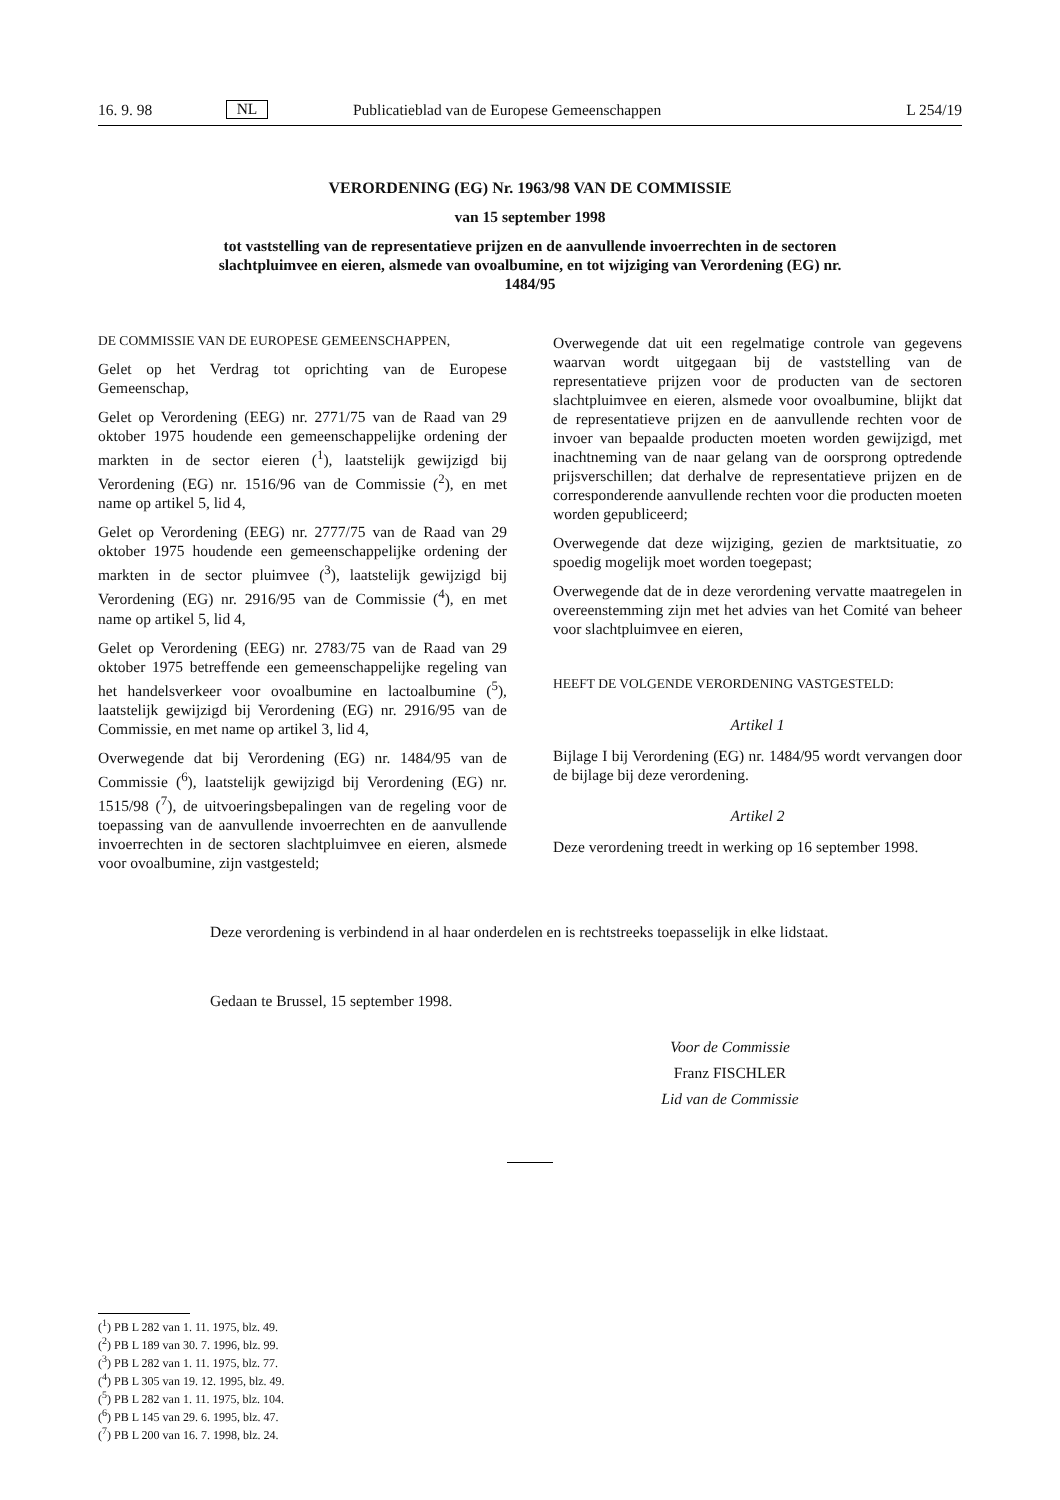16. 9. 98 NL Publicatieblad van de Europese Gemeenschappen L 254/19
VERORDENING (EG) Nr. 1963/98 VAN DE COMMISSIE
van 15 september 1998
tot vaststelling van de representatieve prijzen en de aanvullende invoerrechten in de sectoren slachtpluimvee en eieren, alsmede van ovoalbumine, en tot wijziging van Verordening (EG) nr. 1484/95
DE COMMISSIE VAN DE EUROPESE GEMEENSCHAPPEN,
Gelet op het Verdrag tot oprichting van de Europese Gemeenschap,
Gelet op Verordening (EEG) nr. 2771/75 van de Raad van 29 oktober 1975 houdende een gemeenschappelijke ordening der markten in de sector eieren (<sup>1</sup>), laatstelijk gewijzigd bij Verordening (EG) nr. 1516/96 van de Commissie (<sup>2</sup>), en met name op artikel 5, lid 4,
Gelet op Verordening (EEG) nr. 2777/75 van de Raad van 29 oktober 1975 houdende een gemeenschappelijke ordening der markten in de sector pluimvee (<sup>3</sup>), laatstelijk gewijzigd bij Verordening (EG) nr. 2916/95 van de Commissie (<sup>4</sup>), en met name op artikel 5, lid 4,
Gelet op Verordening (EEG) nr. 2783/75 van de Raad van 29 oktober 1975 betreffende een gemeenschappelijke regeling van het handelsverkeer voor ovoalbumine en lactoalbumine (<sup>5</sup>), laatstelijk gewijzigd bij Verordening (EG) nr. 2916/95 van de Commissie, en met name op artikel 3, lid 4,
Overwegende dat bij Verordening (EG) nr. 1484/95 van de Commissie (<sup>6</sup>), laatstelijk gewijzigd bij Verordening (EG) nr. 1515/98 (<sup>7</sup>), de uitvoeringsbepalingen van de regeling voor de toepassing van de aanvullende invoerrechten en de aanvullende invoerrechten in de sectoren slachtpluimvee en eieren, alsmede voor ovoalbumine, zijn vastgesteld;
Overwegende dat uit een regelmatige controle van gegevens waarvan wordt uitgegaan bij de vaststelling van de representatieve prijzen voor de producten van de sectoren slachtpluimvee en eieren, alsmede voor ovoalbumine, blijkt dat de representatieve prijzen en de aanvullende rechten voor de invoer van bepaalde producten moeten worden gewijzigd, met inachtneming van de naar gelang van de oorsprong optredende prijsverschillen; dat derhalve de representatieve prijzen en de corresponderende aanvullende rechten voor die producten moeten worden gepubliceerd;
Overwegende dat deze wijziging, gezien de marktsituatie, zo spoedig mogelijk moet worden toegepast;
Overwegende dat de in deze verordening vervatte maatregelen in overeenstemming zijn met het advies van het Comité van beheer voor slachtpluimvee en eieren,
HEEFT DE VOLGENDE VERORDENING VASTGESTELD:
Artikel 1
Bijlage I bij Verordening (EG) nr. 1484/95 wordt vervangen door de bijlage bij deze verordening.
Artikel 2
Deze verordening treedt in werking op 16 september 1998.
Deze verordening is verbindend in al haar onderdelen en is rechtstreeks toepasselijk in elke lidstaat.
Gedaan te Brussel, 15 september 1998.
Voor de Commissie
Franz FISCHLER
Lid van de Commissie
(<sup>1</sup>) PB L 282 van 1. 11. 1975, blz. 49.
(<sup>2</sup>) PB L 189 van 30. 7. 1996, blz. 99.
(<sup>3</sup>) PB L 282 van 1. 11. 1975, blz. 77.
(<sup>4</sup>) PB L 305 van 19. 12. 1995, blz. 49.
(<sup>5</sup>) PB L 282 van 1. 11. 1975, blz. 104.
(<sup>6</sup>) PB L 145 van 29. 6. 1995, blz. 47.
(<sup>7</sup>) PB L 200 van 16. 7. 1998, blz. 24.